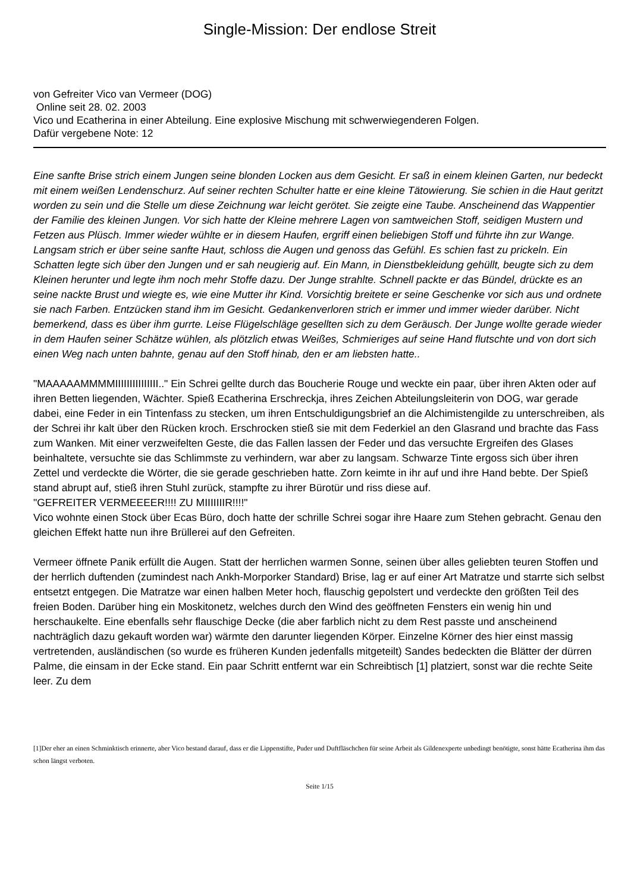Single-Mission: Der endlose Streit
von Gefreiter Vico van Vermeer (DOG)
Online seit 28. 02. 2003
Vico und Ecatherina in einer Abteilung. Eine explosive Mischung mit schwerwiegenderen Folgen.
Dafür vergebene Note: 12
Eine sanfte Brise strich einem Jungen seine blonden Locken aus dem Gesicht. Er saß in einem kleinen Garten, nur bedeckt mit einem weißen Lendenschurz. Auf seiner rechten Schulter hatte er eine kleine Tätowierung. Sie schien in die Haut geritzt worden zu sein und die Stelle um diese Zeichnung war leicht gerötet. Sie zeigte eine Taube. Anscheinend das Wappentier der Familie des kleinen Jungen. Vor sich hatte der Kleine mehrere Lagen von samtweichen Stoff, seidigen Mustern und Fetzen aus Plüsch. Immer wieder wühlte er in diesem Haufen, ergriff einen beliebigen Stoff und führte ihn zur Wange. Langsam strich er über seine sanfte Haut, schloss die Augen und genoss das Gefühl. Es schien fast zu prickeln. Ein Schatten legte sich über den Jungen und er sah neugierig auf. Ein Mann, in Dienstbekleidung gehüllt, beugte sich zu dem Kleinen herunter und legte ihm noch mehr Stoffe dazu. Der Junge strahlte. Schnell packte er das Bündel, drückte es an seine nackte Brust und wiegte es, wie eine Mutter ihr Kind. Vorsichtig breitete er seine Geschenke vor sich aus und ordnete sie nach Farben. Entzücken stand ihm im Gesicht. Gedankenverloren strich er immer und immer wieder darüber. Nicht bemerkend, dass es über ihm gurrte. Leise Flügelschläge gesellten sich zu dem Geräusch. Der Junge wollte gerade wieder in dem Haufen seiner Schätze wühlen, als plötzlich etwas Weißes, Schmieriges auf seine Hand flutschte und von dort sich einen Weg nach unten bahnte, genau auf den Stoff hinab, den er am liebsten hatte..
"MAAAAAMMMMIIIIIIIIIIIIIII.." Ein Schrei gellte durch das Boucherie Rouge und weckte ein paar, über ihren Akten oder auf ihren Betten liegenden, Wächter. Spieß Ecatherina Erschreckja, ihres Zeichen Abteilungsleiterin von DOG, war gerade dabei, eine Feder in ein Tintenfass zu stecken, um ihren Entschuldigungsbrief an die Alchimistengilde zu unterschreiben, als der Schrei ihr kalt über den Rücken kroch. Erschrocken stieß sie mit dem Federkiel an den Glasrand und brachte das Fass zum Wanken. Mit einer verzweifelten Geste, die das Fallen lassen der Feder und das versuchte Ergreifen des Glases beinhaltete, versuchte sie das Schlimmste zu verhindern, war aber zu langsam. Schwarze Tinte ergoss sich über ihren Zettel und verdeckte die Wörter, die sie gerade geschrieben hatte. Zorn keimte in ihr auf und ihre Hand bebte. Der Spieß stand abrupt auf, stieß ihren Stuhl zurück, stampfte zu ihrer Bürotür und riss diese auf.
"GEFREITER VERMEEEER!!!! ZU MIIIIIIIR!!!!"
Vico wohnte einen Stock über Ecas Büro, doch hatte der schrille Schrei sogar ihre Haare zum Stehen gebracht. Genau den gleichen Effekt hatte nun ihre Brüllerei auf den Gefreiten.
Vermeer öffnete Panik erfüllt die Augen. Statt der herrlichen warmen Sonne, seinen über alles geliebten teuren Stoffen und der herrlich duftenden (zumindest nach Ankh-Morporker Standard) Brise, lag er auf einer Art Matratze und starrte sich selbst entsetzt entgegen. Die Matratze war einen halben Meter hoch, flauschig gepolstert und verdeckte den größten Teil des freien Boden. Darüber hing ein Moskitonetz, welches durch den Wind des geöffneten Fensters ein wenig hin und herschaukelte. Eine ebenfalls sehr flauschige Decke (die aber farblich nicht zu dem Rest passte und anscheinend nachträglich dazu gekauft worden war) wärmte den darunter liegenden Körper. Einzelne Körner des hier einst massig vertretenden, ausländischen (so wurde es früheren Kunden jedenfalls mitgeteilt) Sandes bedeckten die Blätter der dürren Palme, die einsam in der Ecke stand. Ein paar Schritt entfernt war ein Schreibtisch [1] platziert, sonst war die rechte Seite leer. Zu dem
[1]Der eher an einen Schminktisch erinnerte, aber Vico bestand darauf, dass er die Lippenstifte, Puder und Duftfläschchen für seine Arbeit als Gildenexperte unbedingt benötigte, sonst hätte Ecatherina ihm das schon längst verboten.
Seite 1/15